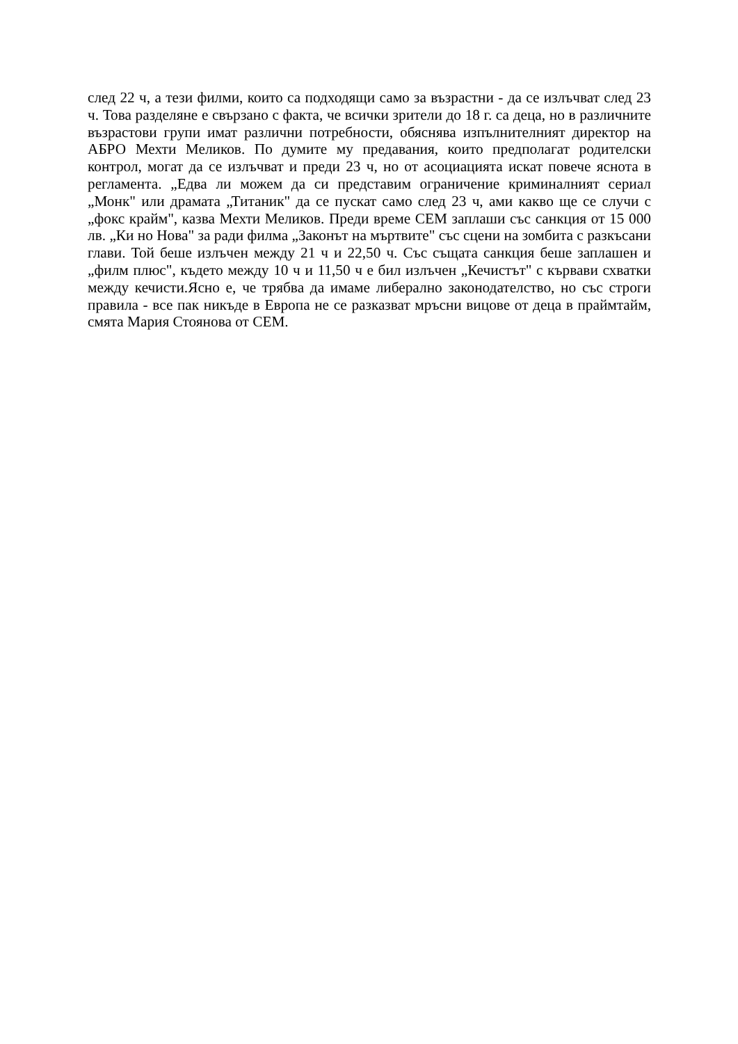след 22 ч, а тези филми, които са подходящи само за възрастни - да се излъчват след 23 ч. Това разделяне е свързано с факта, че всички зрители до 18 г. са деца, но в различните възрастови групи имат различни потребности, обяснява изпълнителният директор на АБРО Мехти Меликов. По думите му предавания, които предполагат родителски контрол, могат да се излъчват и преди 23 ч, но от асоциацията искат повече яснота в регламента. „Едва ли можем да си представим ограничение криминалният сериал „Монк" или драмата „Титаник" да се пускат само след 23 ч, ами какво ще се случи с „фокс крайм", казва Мехти Меликов. Преди време СЕМ заплаши със санкция от 15 000 лв. „Ки но Нова" за ради филма „Законът на мъртвите" със сцени на зомбита с разкъсани глави. Той беше излъчен между 21 ч и 22,50 ч. Със същата санкция беше заплашен и „филм плюс", където между 10 ч и 11,50 ч е бил излъчен „Кечистът" с кървави схватки между кечисти.Ясно е, че трябва да имаме либерално законодателство, но със строги правила - все пак никъде в Европа не се разказват мръсни вицове от деца в праймтайм, смята Мария Стоянова от СЕМ.